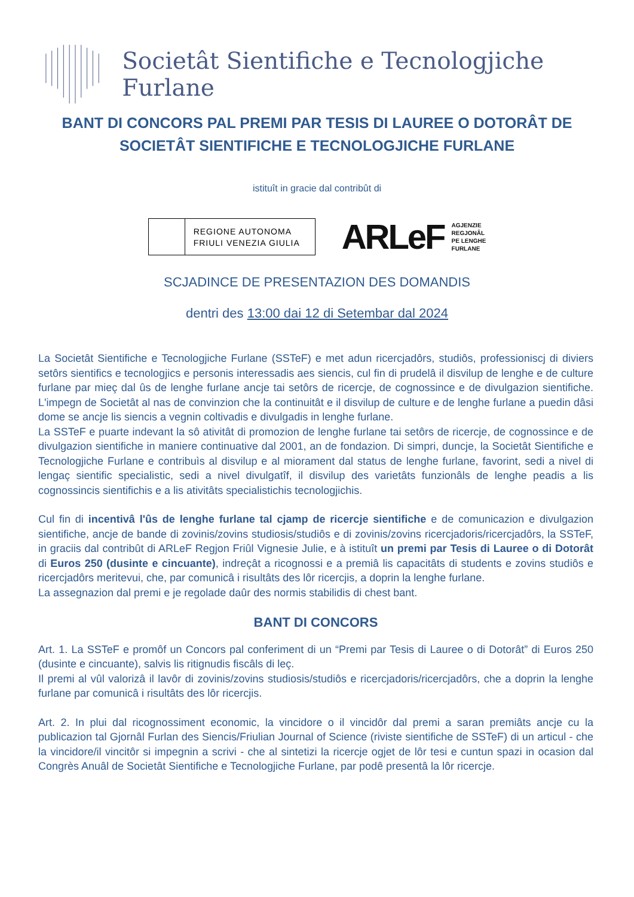Societât Sientifiche e Tecnologjiche Furlane
BANT DI CONCORS PAL PREMI PAR TESIS DI LAUREE O DOTORÂT DE SOCIETÂT SIENTIFICHE E TECNOLOGJICHE FURLANE
istituît in gracie dal contribût di
REGIONE AUTONOMA
FRIULI VENEZIA GIULIA
ARLeF AGJENZIE
REGJONÂL
PE LENGHE
FURLANE
SCJADINCE DE PRESENTAZION DES DOMANDIS
dentri des 13:00 dai 12 di Setembar dal 2024
La Societât Sientifiche e Tecnologjiche Furlane (SSTeF) e met adun ricercjadôrs, studiôs, professioniscj di diviers setôrs sientifics e tecnologjics e personis interessadis aes siencis, cul fin di prudelâ il disvilup de lenghe e de culture furlane par mieç dal ûs de lenghe furlane ancje tai setôrs de ricercje, de cognossince e de divulgazion sientifiche. L'impegn de Societât al nas de convinzion che la continuitât e il disvilup de culture e de lenghe furlane a puedin dâsi dome se ancje lis siencis a vegnin coltivadis e divulgadis in lenghe furlane.
La SSTeF e puarte indevant la sô ativitât di promozion de lenghe furlane tai setôrs de ricercje, de cognossince e de divulgazion sientifiche in maniere continuative dal 2001, an de fondazion. Di simpri, duncje, la Societât Sientifiche e Tecnologjiche Furlane e contribuìs al disvilup e al miorament dal status de lenghe furlane, favorint, sedi a nivel di lengaç sientific specialistic, sedi a nivel divulgatîf, il disvilup des varietâts funzionâls de lenghe peadis a lis cognossincis sientifichis e a lis ativitâts specialistichis tecnologjichis.
Cul fin di incentivâ l'ûs de lenghe furlane tal cjamp de ricercje sientifiche e de comunicazion e divulgazion sientifiche, ancje de bande di zovinis/zovins studiosis/studiôs e di zovinis/zovins ricercjadoris/ricercjadôrs, la SSTeF, in graciis dal contribût di ARLeF Regjon Friûl Vignesie Julie, e à istituît un premi par Tesis di Lauree o di Dotorât di Euros 250 (dusinte e cincuante), indreçât a ricognossi e a premiâ lis capacitâts di students e zovins studiôs e ricercjadôrs meritevui, che, par comunicâ i risultâts des lôr ricercjis, a doprin la lenghe furlane.
La assegnazion dal premi e je regolade daûr des normis stabilidis di chest bant.
BANT DI CONCORS
Art. 1. La SSTeF e promôf un Concors pal conferiment di un “Premi par Tesis di Lauree o di Dotorât” di Euros 250 (dusinte e cincuante), salvis lis ritignudis fiscâls di leç.
Il premi al vûl valorizâ il lavôr di zovinis/zovins studiosis/studiôs e ricercjadoris/ricercjadôrs, che a doprin la lenghe furlane par comunicâ i risultâts des lôr ricercjis.
Art. 2. In plui dal ricognossiment economic, la vincidore o il vincidôr dal premi a saran premiâts ancje cu la publicazion tal Gjornâl Furlan des Siencis/Friulian Journal of Science (riviste sientifiche de SSTeF) di un articul - che la vincidore/il vincitôr si impegnin a scrivi - che al sintetizi la ricercje ogjet de lôr tesi e cuntun spazi in ocasion dal Congrès Anuâl de Societât Sientifiche e Tecnologjiche Furlane, par podê presentâ la lôr ricercje.